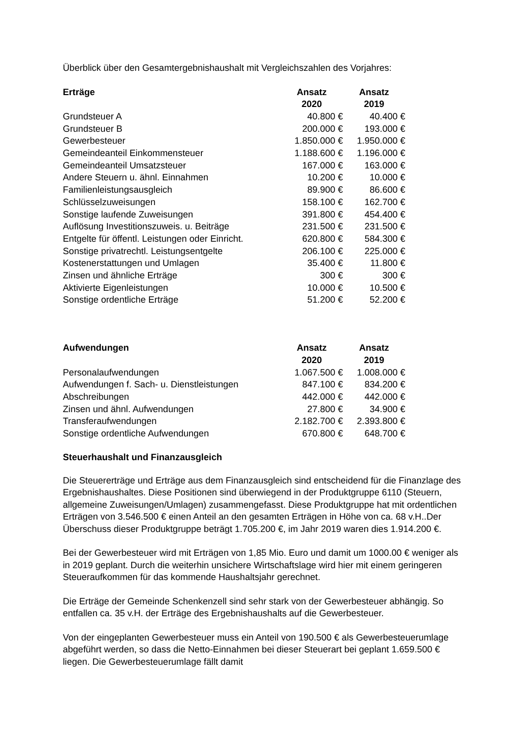Überblick über den Gesamtergebnishaushalt mit Vergleichszahlen des Vorjahres:
| Erträge | Ansatz 2020 | Ansatz 2019 |
| --- | --- | --- |
| Grundsteuer A | 40.800 € | 40.400 € |
| Grundsteuer B | 200.000 € | 193.000 € |
| Gewerbesteuer | 1.850.000 € | 1.950.000 € |
| Gemeindeanteil Einkommensteuer | 1.188.600 € | 1.196.000 € |
| Gemeindeanteil Umsatzsteuer | 167.000 € | 163.000 € |
| Andere Steuern u. ähnl. Einnahmen | 10.200 € | 10.000 € |
| Familienleistungsausgleich | 89.900 € | 86.600 € |
| Schlüsselzuweisungen | 158.100 € | 162.700 € |
| Sonstige laufende Zuweisungen | 391.800 € | 454.400 € |
| Auflösung Investitionszuweis. u. Beiträge | 231.500 € | 231.500 € |
| Entgelte für öffentl. Leistungen oder Einricht. | 620.800 € | 584.300 € |
| Sonstige privatrechtl. Leistungsentgelte | 206.100 € | 225.000 € |
| Kostenerstattungen und Umlagen | 35.400 € | 11.800 € |
| Zinsen und ähnliche Erträge | 300 € | 300 € |
| Aktivierte Eigenleistungen | 10.000 € | 10.500 € |
| Sonstige ordentliche Erträge | 51.200 € | 52.200 € |
| Aufwendungen | Ansatz 2020 | Ansatz 2019 |
| --- | --- | --- |
| Personalaufwendungen | 1.067.500 € | 1.008.000 € |
| Aufwendungen f. Sach- u. Dienstleistungen | 847.100 € | 834.200 € |
| Abschreibungen | 442.000 € | 442.000 € |
| Zinsen und ähnl. Aufwendungen | 27.800 € | 34.900 € |
| Transferaufwendungen | 2.182.700 € | 2.393.800 € |
| Sonstige ordentliche Aufwendungen | 670.800 € | 648.700 € |
Steuerhaushalt und Finanzausgleich
Die Steuererträge und Erträge aus dem Finanzausgleich sind entscheidend für die Finanzlage des Ergebnishaushaltes. Diese Positionen sind überwiegend in der Produktgruppe 6110 (Steuern, allgemeine Zuweisungen/Umlagen) zusammengefasst. Diese Produktgruppe hat mit ordentlichen Erträgen von 3.546.500 € einen Anteil an den gesamten Erträgen in Höhe von ca. 68 v.H..Der Überschuss dieser Produktgruppe beträgt 1.705.200 €, im Jahr 2019 waren dies 1.914.200 €.
Bei der Gewerbesteuer wird mit Erträgen von 1,85 Mio. Euro und damit um 1000.00 € weniger als in 2019 geplant. Durch die weiterhin unsichere Wirtschaftslage wird hier mit einem geringeren Steueraufkommen für das kommende Haushaltsjahr gerechnet.
Die Erträge der Gemeinde Schenkenzell sind sehr stark von der Gewerbesteuer abhängig. So entfallen ca. 35 v.H. der Erträge des Ergebnishaushalts auf die Gewerbesteuer.
Von der eingeplanten Gewerbesteuer muss ein Anteil von 190.500 € als Gewerbesteuerumlage abgeführt werden, so dass die Netto-Einnahmen bei dieser Steuerart bei geplant 1.659.500 € liegen. Die Gewerbesteuerumlage fällt damit